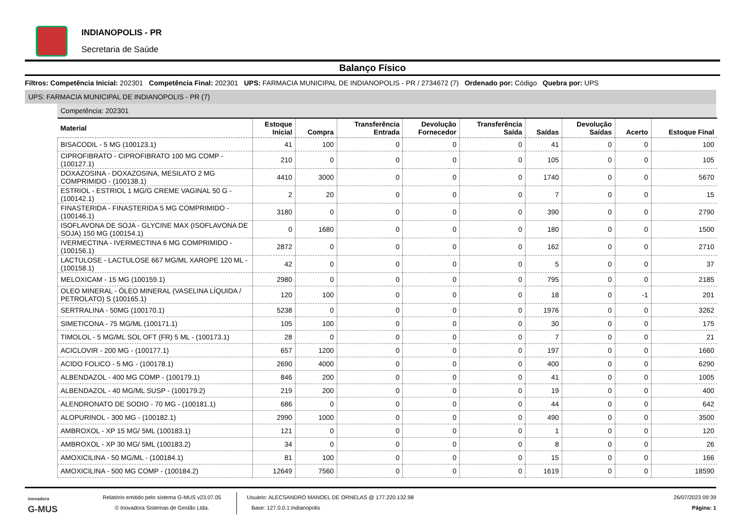INDIANOPOLIS - PR
Secretaria de Saúde
Balanço Físico
Filtros: Competência Inicial: 202301 Competência Final: 202301 UPS: FARMACIA MUNICIPAL DE INDIANOPOLIS - PR / 2734672 (7) Ordenado por: Código Quebra por: UPS
UPS: FARMACIA MUNICIPAL DE INDIANOPOLIS - PR (7)
Competência: 202301
| Material | Estoque Inicial | Compra | Transferência Entrada | Devolução Fornecedor | Transferência Saída | Saídas | Devolução Saídas | Acerto | Estoque Final |
| --- | --- | --- | --- | --- | --- | --- | --- | --- | --- |
| BISACODIL - 5 MG (100123.1) | 41 | 100 | 0 | 0 | 0 | 41 | 0 | 0 | 100 |
| CIPROFIBRATO - CIPROFIBRATO 100 MG COMP - (100127.1) | 210 | 0 | 0 | 0 | 0 | 105 | 0 | 0 | 105 |
| DOXAZOSINA - DOXAZOSINA, MESILATO 2 MG COMPRIMIDO - (100138.1) | 4410 | 3000 | 0 | 0 | 0 | 1740 | 0 | 0 | 5670 |
| ESTRIOL - ESTRIOL 1 MG/G CREME VAGINAL 50 G - (100142.1) | 2 | 20 | 0 | 0 | 0 | 7 | 0 | 0 | 15 |
| FINASTERIDA - FINASTERIDA 5 MG COMPRIMIDO - (100146.1) | 3180 | 0 | 0 | 0 | 0 | 390 | 0 | 0 | 2790 |
| ISOFLAVONA DE SOJA - GLYCINE MAX (ISOFLAVONA DE SOJA) 150 MG (100154.1) | 0 | 1680 | 0 | 0 | 0 | 180 | 0 | 0 | 1500 |
| IVERMECTINA - IVERMECTINA 6 MG COMPRIMIDO - (100156.1) | 2872 | 0 | 0 | 0 | 0 | 162 | 0 | 0 | 2710 |
| LACTULOSE - LACTULOSE 667 MG/ML XAROPE 120 ML - (100158.1) | 42 | 0 | 0 | 0 | 0 | 5 | 0 | 0 | 37 |
| MELOXICAM - 15 MG (100159.1) | 2980 | 0 | 0 | 0 | 0 | 795 | 0 | 0 | 2185 |
| OLEO MINERAL - ÓLEO MINERAL (VASELINA LÍQUIDA / PETROLATO) S (100165.1) | 120 | 100 | 0 | 0 | 0 | 18 | 0 | -1 | 201 |
| SERTRALINA - 50MG (100170.1) | 5238 | 0 | 0 | 0 | 0 | 1976 | 0 | 0 | 3262 |
| SIMETICONA - 75 MG/ML (100171.1) | 105 | 100 | 0 | 0 | 0 | 30 | 0 | 0 | 175 |
| TIMOLOL - 5 MG/ML SOL OFT (FR) 5 ML - (100173.1) | 28 | 0 | 0 | 0 | 0 | 7 | 0 | 0 | 21 |
| ACICLOVIR - 200 MG - (100177.1) | 657 | 1200 | 0 | 0 | 0 | 197 | 0 | 0 | 1660 |
| ACIDO FOLICO - 5 MG - (100178.1) | 2690 | 4000 | 0 | 0 | 0 | 400 | 0 | 0 | 6290 |
| ALBENDAZOL - 400 MG COMP - (100179.1) | 846 | 200 | 0 | 0 | 0 | 41 | 0 | 0 | 1005 |
| ALBENDAZOL - 40 MG/ML SUSP - (100179.2) | 219 | 200 | 0 | 0 | 0 | 19 | 0 | 0 | 400 |
| ALENDRONATO DE SODIO - 70 MG - (100181.1) | 686 | 0 | 0 | 0 | 0 | 44 | 0 | 0 | 642 |
| ALOPURINOL - 300 MG - (100182.1) | 2990 | 1000 | 0 | 0 | 0 | 490 | 0 | 0 | 3500 |
| AMBROXOL - XP 15 MG/ 5ML (100183.1) | 121 | 0 | 0 | 0 | 0 | 1 | 0 | 0 | 120 |
| AMBROXOL - XP 30 MG/ 5ML (100183.2) | 34 | 0 | 0 | 0 | 0 | 8 | 0 | 0 | 26 |
| AMOXICILINA - 50 MG/ML - (100184.1) | 81 | 100 | 0 | 0 | 0 | 15 | 0 | 0 | 166 |
| AMOXICILINA - 500 MG COMP - (100184.2) | 12649 | 7560 | 0 | 0 | 0 | 1619 | 0 | 0 | 18590 |
inovadora
G-MUS
Relatório emitido pelo sistema G-MUS v23.07.05
© Inovadora Sistemas de Gestão Ltda.
Usuário: ALECSANDRO MANOEL DE ORNELAS @ 177.220.132.98
Base: 127.0.0.1:indianopolis
26/07/2023 09:39
Página: 1